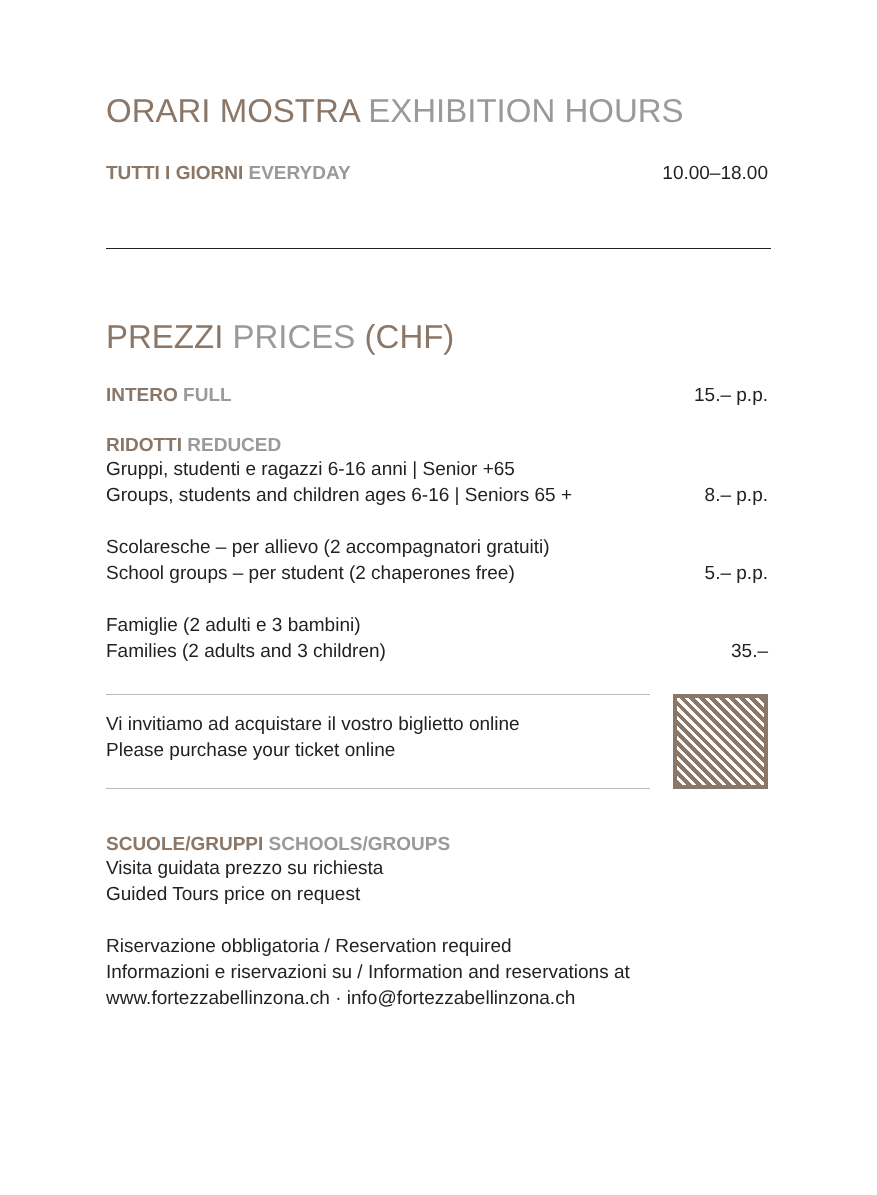ORARI MOSTRA EXHIBITION HOURS
TUTTI I GIORNI EVERYDAY 10.00–18.00
PREZZI PRICES (CHF)
INTERO FULL 15.– p.p.
RIDOTTI REDUCED
Gruppi, studenti e ragazzi 6-16 anni | Senior +65
Groups, students and children ages 6-16 | Seniors 65 + 8.– p.p.
Scolaresche – per allievo (2 accompagnatori gratuiti)
School groups – per student (2 chaperones free) 5.– p.p.
Famiglie (2 adulti e 3 bambini)
Families (2 adults and 3 children) 35.–
Vi invitiamo ad acquistare il vostro biglietto online
Please purchase your ticket online
SCUOLE/GRUPPI SCHOOLS/GROUPS
Visita guidata prezzo su richiesta
Guided Tours price on request
Riservazione obbligatoria / Reservation required
Informazioni e riservazioni su / Information and reservations at
www.fortezzabellinzona.ch · info@fortezzabellinzona.ch